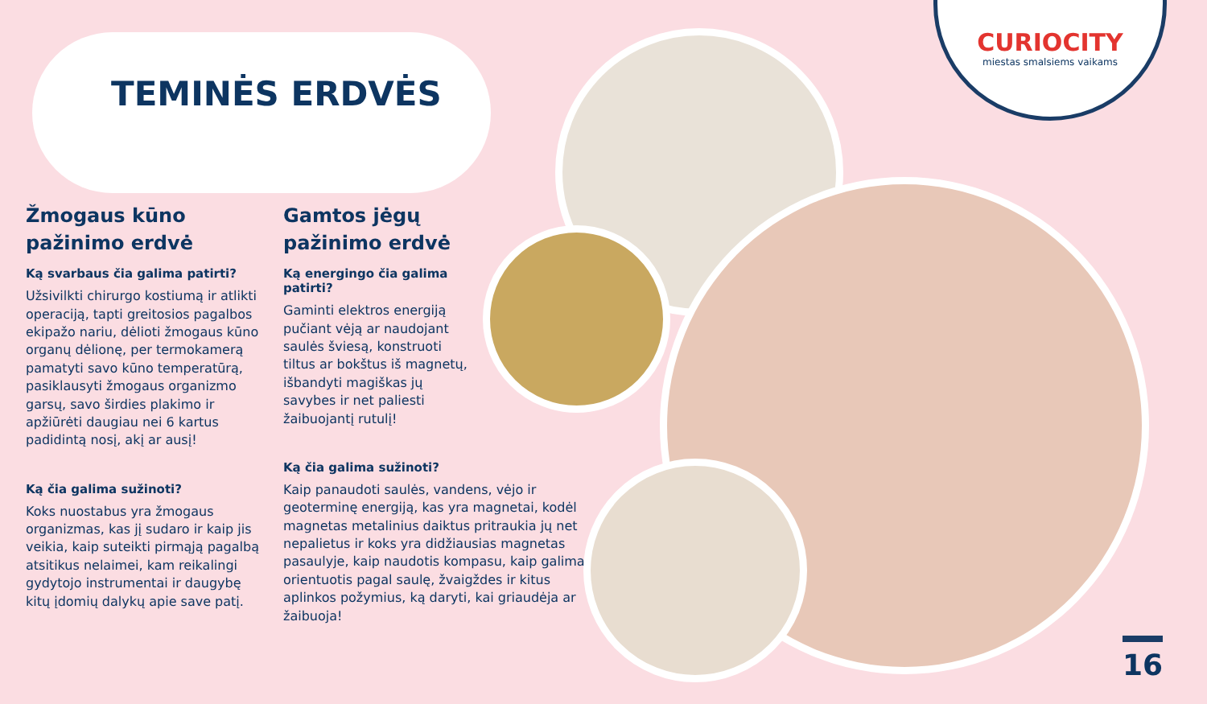CURIOCITY
miestas smalsiems vaikams
TEMINĖS ERDVĖS
Žmogaus kūno pažinimo erdvė
Ką svarbaus čia galima patirti?
Užsivilkti chirurgo kostiumą ir atlikti operaciją, tapti greitosios pagalbos ekipažo nariu, dėlioti žmogaus kūno organų dėlionę, per termokamerą pamatyti savo kūno temperatūrą, pasiklausyti žmogaus organizmo garsų, savo širdies plakimo ir apžiūrėti daugiau nei 6 kartus padidintą nosį, akį ar ausį!
Ką čia galima sužinoti?
Koks nuostabus yra žmogaus organizmas, kas jį sudaro ir kaip jis veikia, kaip suteikti pirmąją pagalbą atsitikus nelaimei, kam reikalingi gydytojo instrumentai ir daugybę kitų įdomių dalykų apie save patį.
Gamtos jėgų
pažinimo erdvė
Ką energingo čia galima
patirti?
Gaminti elektros energiją pučiant vėją ar naudojant saulės šviesą, konstruoti tiltus ar bokštus iš magnetų, išbandyti magiškas jų savybes ir net paliesti žaibuojantį rutulį!
Ką čia galima sužinoti?
Kaip panaudoti saulės, vandens, vėjo ir geoterminę energiją, kas yra magnetai, kodėl magnetas metalinius daiktus pritraukia jų net nepalietus ir koks yra didžiausias magnetas pasaulyje, kaip naudotis kompasu, kaip galima orientuotis pagal saulę, žvaigždes ir kitus aplinkos požymius, ką daryti, kai griaudėja ar žaibuoja!
16